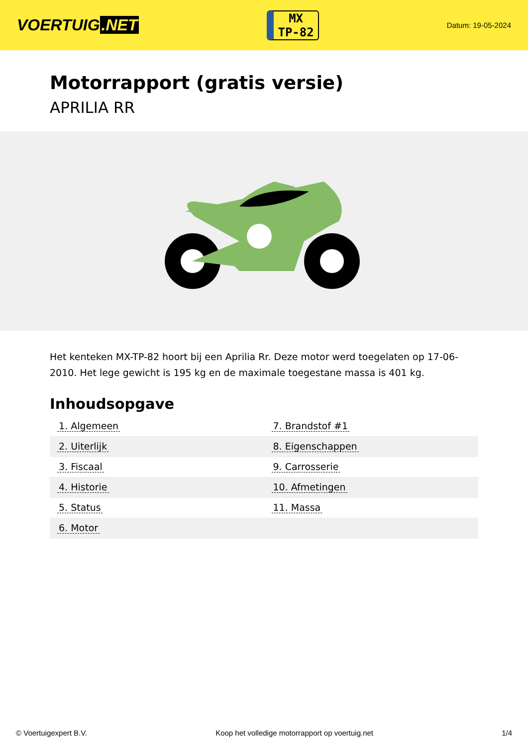VOERTUIG.NET
MX
TP-82
Datum: 19-05-2024
Motorrapport (gratis versie)
APRILIA RR
Het kenteken MX-TP-82 hoort bij een Aprilia Rr. Deze motor werd toegelaten op 17-06-2010. Het lege gewicht is 195 kg en de maximale toegestane massa is 401 kg.
Inhoudsopgave
| 1. Algemeen | 7. Brandstof #1 |
| 2. Uiterlijk | 8. Eigenschappen |
| 3. Fiscaal | 9. Carrosserie |
| 4. Historie | 10. Afmetingen |
| 5. Status | 11. Massa |
| 6. Motor | |
© Voertuigexpert B.V. Koop het volledige motorrapport op voertuig.net 1/4